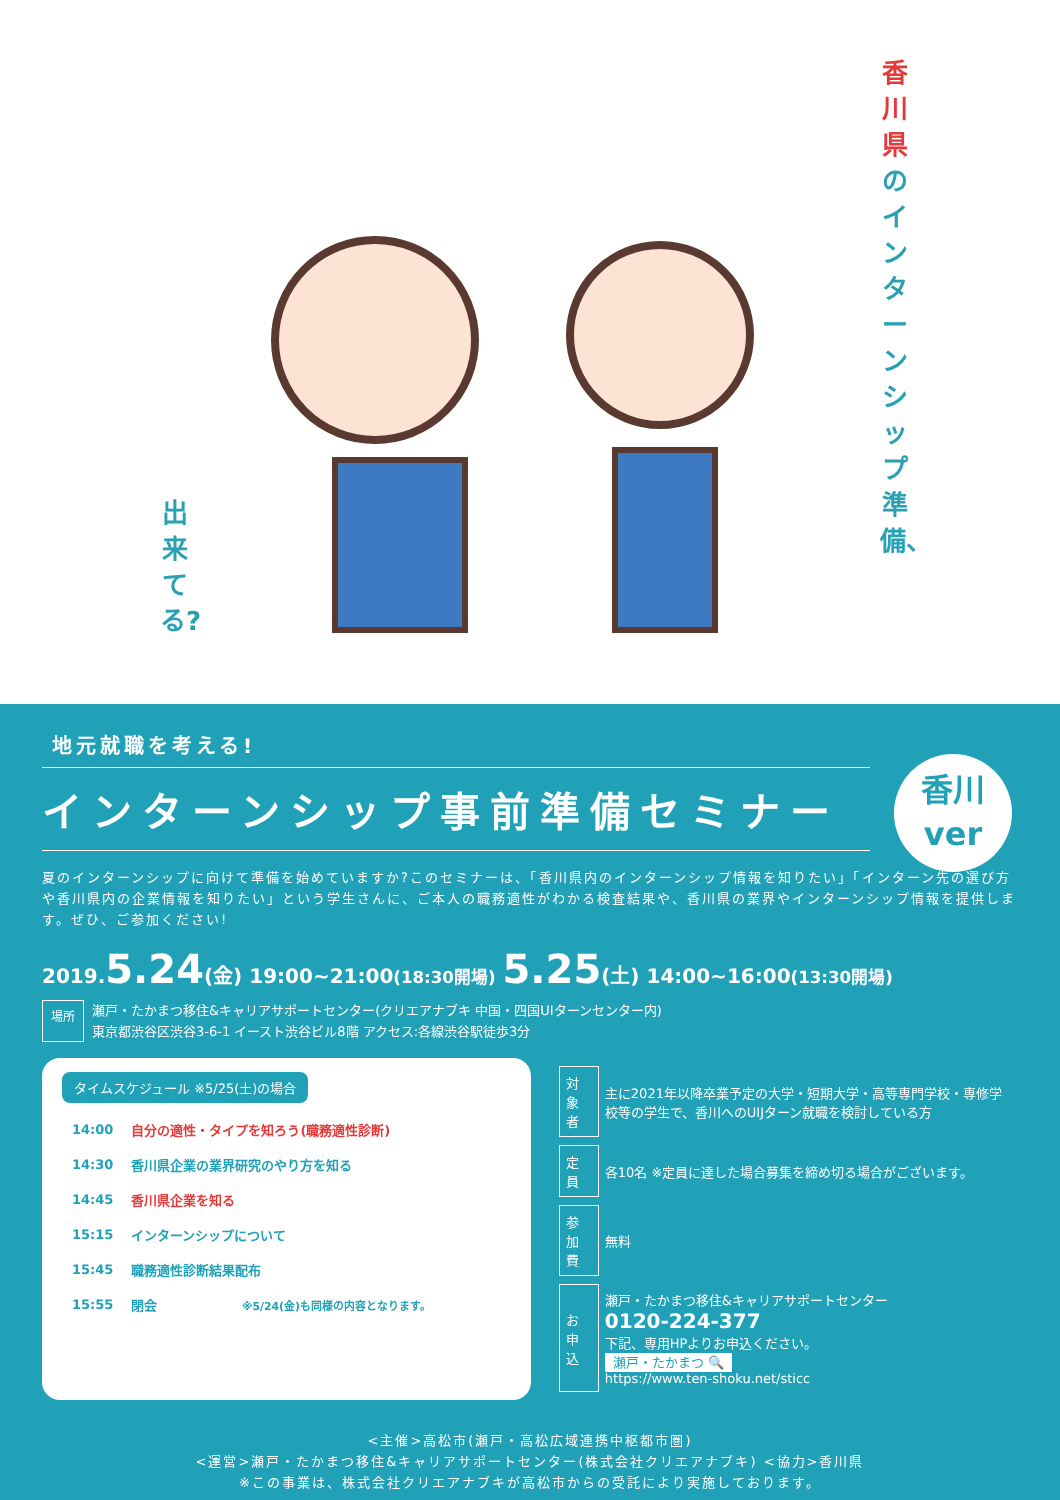香川県のインターンシップ準備、
出来てる?
地元就職を考える!
インターンシップ事前準備セミナー
香川
ver
夏のインターンシップに向けて準備を始めていますか?このセミナーは、「香川県内のインターンシップ情報を知りたい」「インターン先の選び方や香川県内の企業情報を知りたい」という学生さんに、ご本人の職務適性がわかる検査結果や、香川県の業界やインターンシップ情報を提供します。ぜひ、ご参加ください!
2019.5.24(金) 19:00~21:00(18:30開場) 5.25(土) 14:00~16:00(13:30開場)
場所
瀬戸・たかまつ移住&キャリアサポートセンター(クリエアナブキ 中国・四国UIターンセンター内)
東京都渋谷区渋谷3-6-1 イースト渋谷ビル8階 アクセス:各線渋谷駅徒歩3分
タイムスケジュール ※5/25(土)の場合
| 14:00 | 自分の適性・タイプを知ろう(職務適性診断) |
| 14:30 | 香川県企業の業界研究のやり方を知る |
| 14:45 | 香川県企業を知る |
| 15:15 | インターンシップについて |
| 15:45 | 職務適性診断結果配布 |
| 15:55 | 閉会 ※5/24(金)も同様の内容となります。 |
| 対象者 | 主に2021年以降卒業予定の大学・短期大学・高等専門学校・専修学校等の学生で、香川へのUIJターン就職を検討している方 |
| 定員 | 各10名 ※定員に達した場合募集を締め切る場合がございます。 |
| 参加費 | 無料 |
| お申込 | 瀬戸・たかまつ移住&キャリアサポートセンター 0120-224-377 下記、専用HPよりお申込ください。 瀬戸・たかまつ 🔍 https://www.ten-shoku.net/sticc |
<主催>高松市(瀬戸・高松広域連携中枢都市圏)
<運営>瀬戸・たかまつ移住&キャリアサポートセンター(株式会社クリエアナブキ) <協力>香川県
※この事業は、株式会社クリエアナブキが高松市からの受託により実施しております。